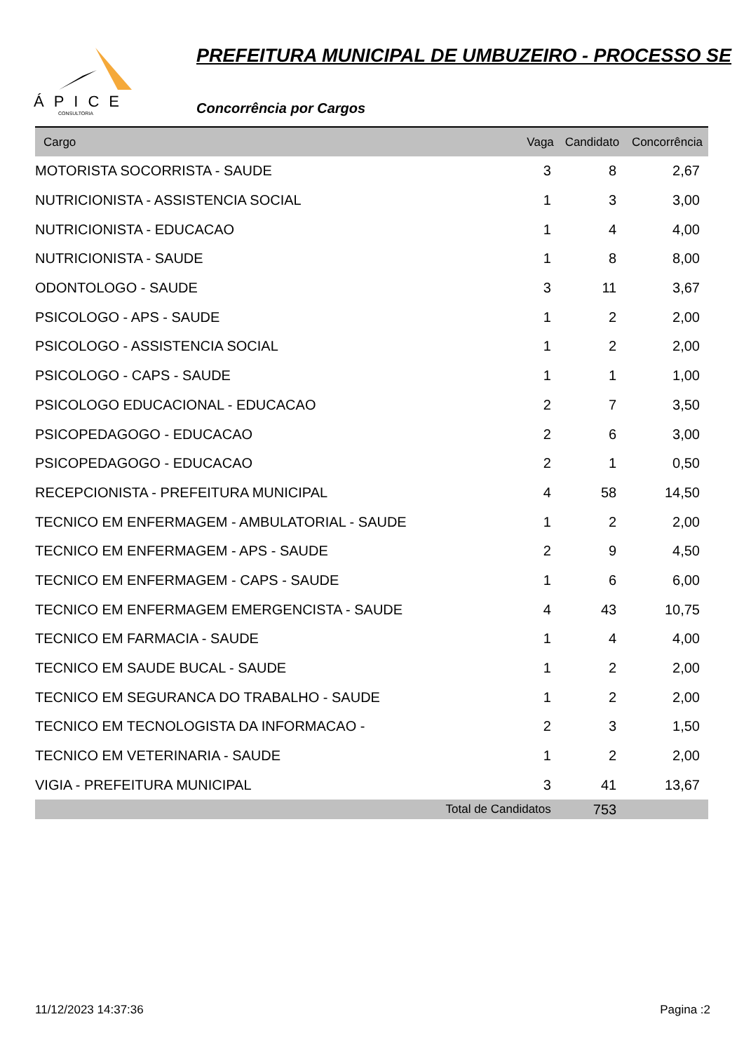ÁPICE
CONSULTORIA
PREFEITURA MUNICIPAL DE UMBUZEIRO - PROCESSO SE
Concorrência por Cargos
| Cargo | Vaga | Candidato | Concorrência |
| --- | --- | --- | --- |
| MOTORISTA SOCORRISTA - SAUDE | 3 | 8 | 2,67 |
| NUTRICIONISTA - ASSISTENCIA SOCIAL | 1 | 3 | 3,00 |
| NUTRICIONISTA - EDUCACAO | 1 | 4 | 4,00 |
| NUTRICIONISTA - SAUDE | 1 | 8 | 8,00 |
| ODONTOLOGO - SAUDE | 3 | 11 | 3,67 |
| PSICOLOGO - APS - SAUDE | 1 | 2 | 2,00 |
| PSICOLOGO - ASSISTENCIA SOCIAL | 1 | 2 | 2,00 |
| PSICOLOGO - CAPS - SAUDE | 1 | 1 | 1,00 |
| PSICOLOGO EDUCACIONAL - EDUCACAO | 2 | 7 | 3,50 |
| PSICOPEDAGOGO - EDUCACAO | 2 | 6 | 3,00 |
| PSICOPEDAGOGO - EDUCACAO | 2 | 1 | 0,50 |
| RECEPCIONISTA - PREFEITURA MUNICIPAL | 4 | 58 | 14,50 |
| TECNICO EM ENFERMAGEM - AMBULATORIAL - SAUDE | 1 | 2 | 2,00 |
| TECNICO EM ENFERMAGEM - APS - SAUDE | 2 | 9 | 4,50 |
| TECNICO EM ENFERMAGEM - CAPS - SAUDE | 1 | 6 | 6,00 |
| TECNICO EM ENFERMAGEM EMERGENCISTA - SAUDE | 4 | 43 | 10,75 |
| TECNICO EM FARMACIA - SAUDE | 1 | 4 | 4,00 |
| TECNICO EM SAUDE BUCAL - SAUDE | 1 | 2 | 2,00 |
| TECNICO EM SEGURANCA DO TRABALHO - SAUDE | 1 | 2 | 2,00 |
| TECNICO EM TECNOLOGISTA DA INFORMACAO - | 2 | 3 | 1,50 |
| TECNICO EM VETERINARIA - SAUDE | 1 | 2 | 2,00 |
| VIGIA - PREFEITURA MUNICIPAL | 3 | 41 | 13,67 |
| | Total de Candidatos | 753 | |
11/12/2023 14:37:36 Pagina :2